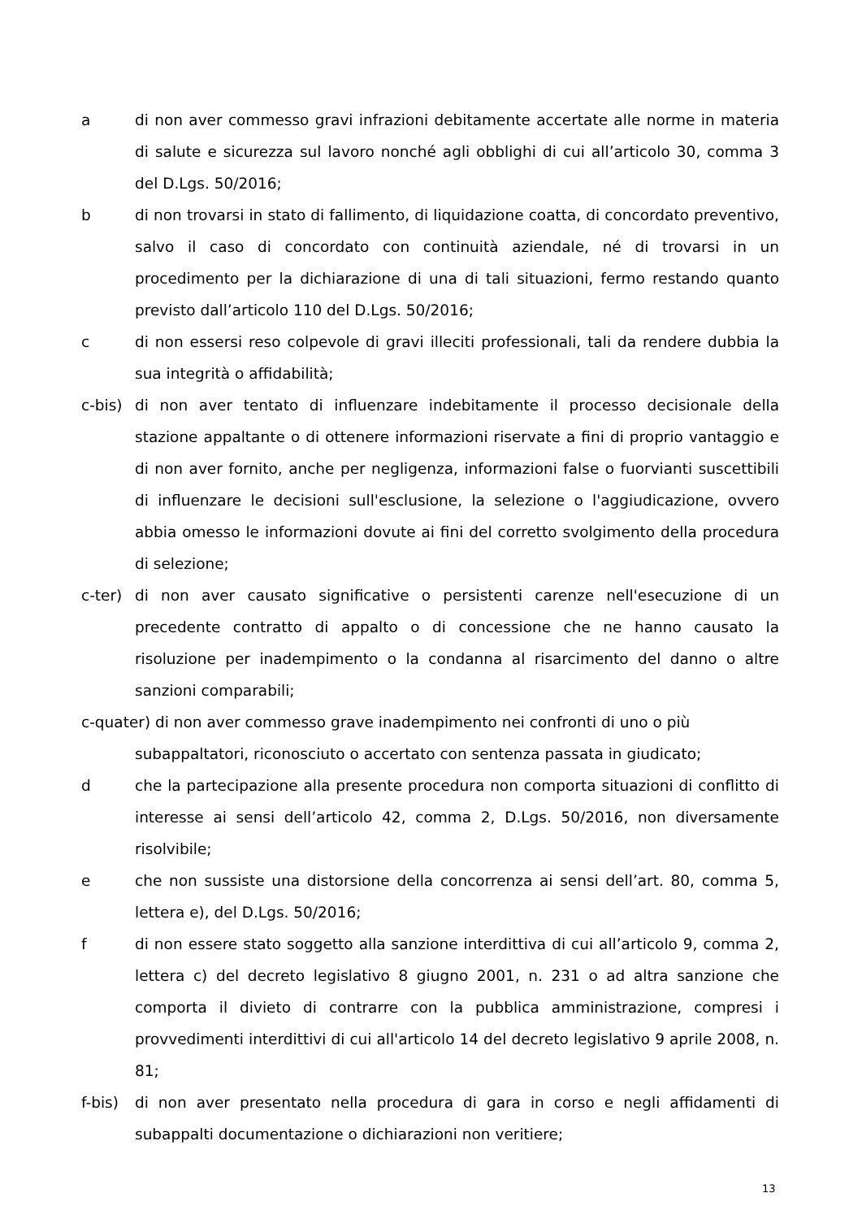a di non aver commesso gravi infrazioni debitamente accertate alle norme in materia di salute e sicurezza sul lavoro nonché agli obblighi di cui all’articolo 30, comma 3 del D.Lgs. 50/2016;
b di non trovarsi in stato di fallimento, di liquidazione coatta, di concordato preventivo, salvo il caso di concordato con continuità aziendale, né di trovarsi in un procedimento per la dichiarazione di una di tali situazioni, fermo restando quanto previsto dall’articolo 110 del D.Lgs. 50/2016;
c di non essersi reso colpevole di gravi illeciti professionali, tali da rendere dubbia la sua integrità o affidabilità;
c-bis)
di non aver tentato di influenzare indebitamente il processo decisionale della stazione appaltante o di ottenere informazioni riservate a fini di proprio vantaggio e di non aver fornito, anche per negligenza, informazioni false o fuorvianti suscettibili di influenzare le decisioni sull'esclusione, la selezione o l'aggiudicazione, ovvero abbia omesso le informazioni dovute ai fini del corretto svolgimento della procedura di selezione;
c-ter)
di non aver causato significative o persistenti carenze nell'esecuzione di un precedente contratto di appalto o di concessione che ne hanno causato la risoluzione per inadempimento o la condanna al risarcimento del danno o altre sanzioni comparabili;
c-quater) di non aver commesso grave inadempimento nei confronti di uno o più
subappaltatori, riconosciuto o accertato con sentenza passata in giudicato;
d che la partecipazione alla presente procedura non comporta situazioni di conflitto di interesse ai sensi dell’articolo 42, comma 2, D.Lgs. 50/2016, non diversamente risolvibile;
e che non sussiste una distorsione della concorrenza ai sensi dell’art. 80, comma 5, lettera e), del D.Lgs. 50/2016;
f di non essere stato soggetto alla sanzione interdittiva di cui all’articolo 9, comma 2, lettera c) del decreto legislativo 8 giugno 2001, n. 231 o ad altra sanzione che comporta il divieto di contrarre con la pubblica amministrazione, compresi i provvedimenti interdittivi di cui all'articolo 14 del decreto legislativo 9 aprile 2008, n. 81;
f-bis)
di non aver presentato nella procedura di gara in corso e negli affidamenti di subappalti documentazione o dichiarazioni non veritiere;
13